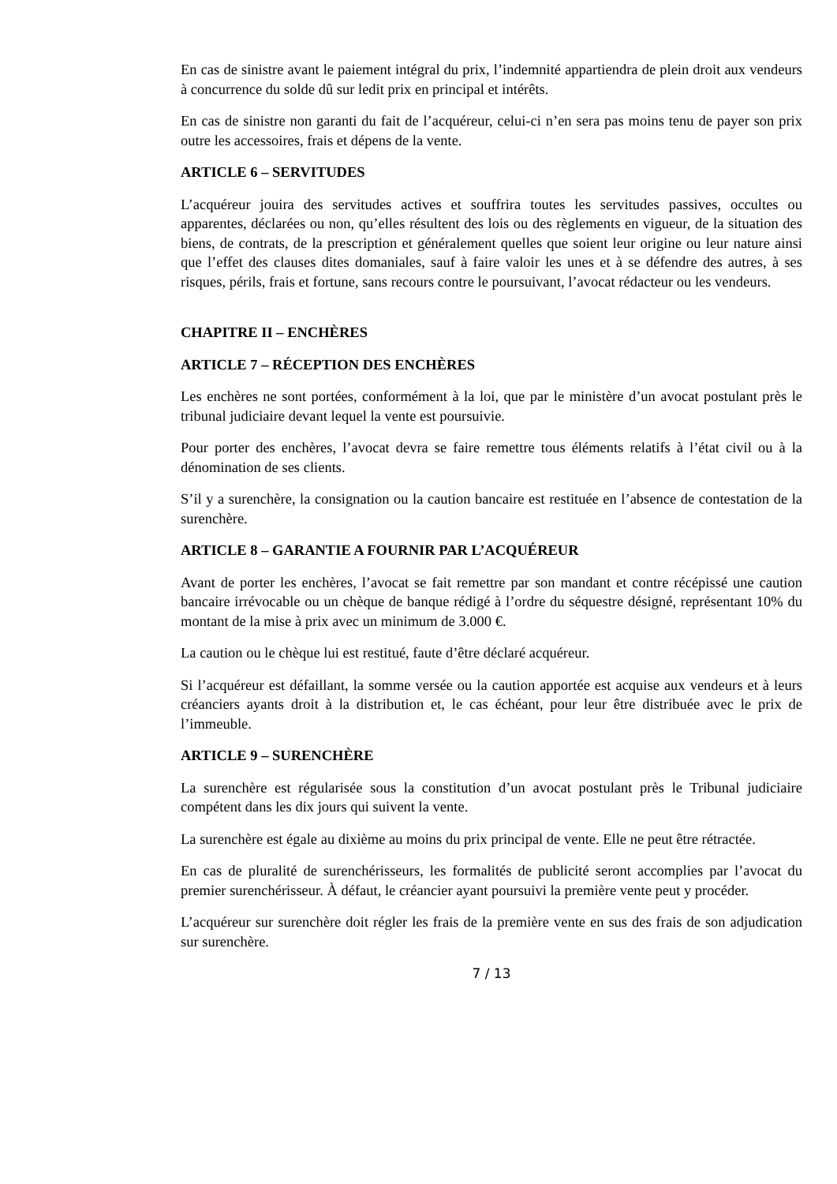En cas de sinistre avant le paiement intégral du prix, l’indemnité appartiendra de plein droit aux vendeurs à concurrence du solde dû sur ledit prix en principal et intérêts.
En cas de sinistre non garanti du fait de l’acquéreur, celui-ci n’en sera pas moins tenu de payer son prix outre les accessoires, frais et dépens de la vente.
ARTICLE 6 – SERVITUDES
L’acquéreur jouira des servitudes actives et souffrira toutes les servitudes passives, occultes ou apparentes, déclarées ou non, qu’elles résultent des lois ou des règlements en vigueur, de la situation des biens, de contrats, de la prescription et généralement quelles que soient leur origine ou leur nature ainsi que l’effet des clauses dites domaniales, sauf à faire valoir les unes et à se défendre des autres, à ses risques, périls, frais et fortune, sans recours contre le poursuivant, l’avocat rédacteur ou les vendeurs.
CHAPITRE II – ENCHÈRES
ARTICLE 7 – RÉCEPTION DES ENCHÈRES
Les enchères ne sont portées, conformément à la loi, que par le ministère d’un avocat postulant près le tribunal judiciaire devant lequel la vente est poursuivie.
Pour porter des enchères, l’avocat devra se faire remettre tous éléments relatifs à l’état civil ou à la dénomination de ses clients.
S’il y a surenchère, la consignation ou la caution bancaire est restituée en l’absence de contestation de la surenchère.
ARTICLE 8 – GARANTIE A FOURNIR PAR L’ACQUÉREUR
Avant de porter les enchères, l’avocat se fait remettre par son mandant et contre récépissé une caution bancaire irrévocable ou un chèque de banque rédigé à l’ordre du séquestre désigné, représentant 10% du montant de la mise à prix avec un minimum de 3.000 €.
La caution ou le chèque lui est restitué, faute d’être déclaré acquéreur.
Si l’acquéreur est défaillant, la somme versée ou la caution apportée est acquise aux vendeurs et à leurs créanciers ayants droit à la distribution et, le cas échéant, pour leur être distribuée avec le prix de l’immeuble.
ARTICLE 9 – SURENCHÈRE
La surenchère est régularisée sous la constitution d’un avocat postulant près le Tribunal judiciaire compétent dans les dix jours qui suivent la vente.
La surenchère est égale au dixième au moins du prix principal de vente. Elle ne peut être rétractée.
En cas de pluralité de surenchérisseurs, les formalités de publicité seront accomplies par l’avocat du premier surenchérisseur. À défaut, le créancier ayant poursuivi la première vente peut y procéder.
L’acquéreur sur surenchère doit régler les frais de la première vente en sus des frais de son adjudication sur surenchère.
7 / 13